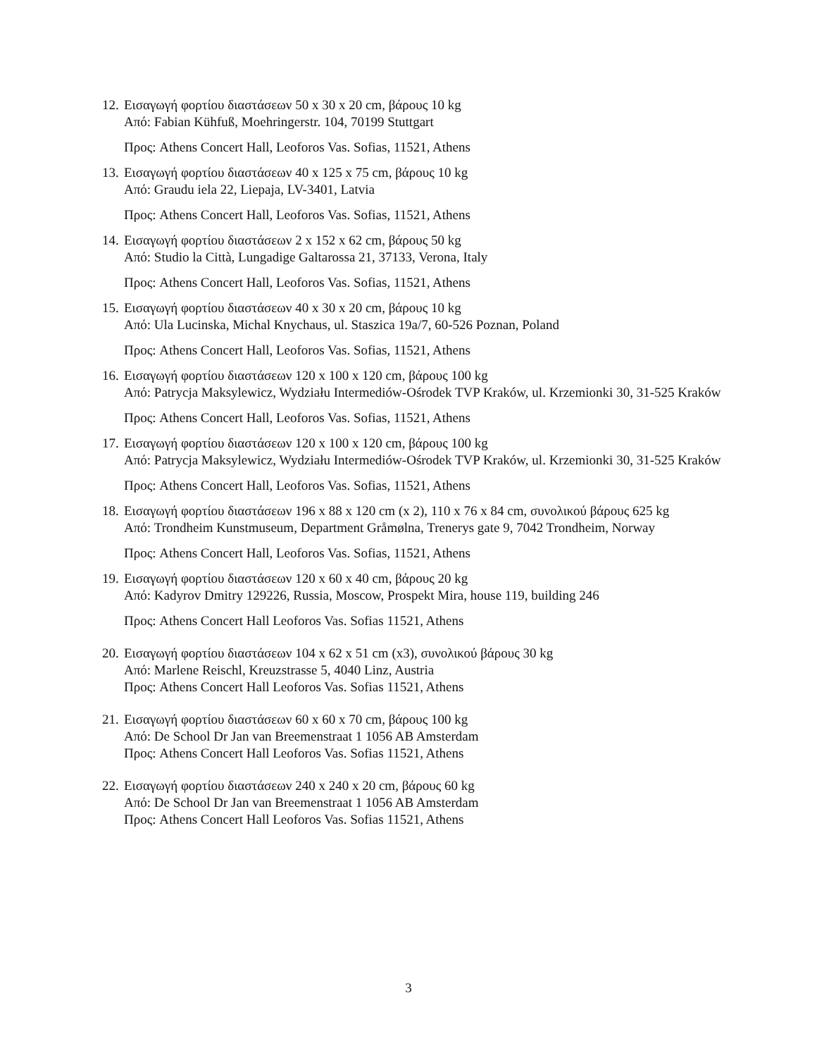12.
Εισαγωγή φορτίου διαστάσεων 50 x 30 x 20 cm, βάρους 10 kg
Από: Fabian Kühfuß, Moehringerstr. 104, 70199 Stuttgart
Προς: Athens Concert Hall, Leoforos Vas. Sofias, 11521, Athens
13.
Εισαγωγή φορτίου διαστάσεων 40 x 125 x 75 cm, βάρους 10 kg
Από: Graudu iela 22, Liepaja, LV-3401, Latvia
Προς: Athens Concert Hall, Leoforos Vas. Sofias, 11521, Athens
14.
Εισαγωγή φορτίου διαστάσεων 2 x 152 x 62 cm, βάρους 50 kg
Από: Studio la Città, Lungadige Galtarossa 21, 37133, Verona, Italy
Προς: Athens Concert Hall, Leoforos Vas. Sofias, 11521, Athens
15.
Εισαγωγή φορτίου διαστάσεων 40 x 30 x 20 cm, βάρους 10 kg
Από: Ula Lucinska, Michal Knychaus, ul. Staszica 19a/7, 60-526 Poznan, Poland
Προς: Athens Concert Hall, Leoforos Vas. Sofias, 11521, Athens
16.
Εισαγωγή φορτίου διαστάσεων 120 x 100 x 120 cm, βάρους 100 kg
Από: Patrycja Maksylewicz, Wydziału Intermediów-Ośrodek TVP Kraków, ul. Krzemionki 30, 31-525 Kraków
Προς: Athens Concert Hall, Leoforos Vas. Sofias, 11521, Athens
17.
Εισαγωγή φορτίου διαστάσεων 120 x 100 x 120 cm, βάρους 100 kg
Από: Patrycja Maksylewicz, Wydziału Intermediów-Ośrodek TVP Kraków, ul. Krzemionki 30, 31-525 Kraków
Προς: Athens Concert Hall, Leoforos Vas. Sofias, 11521, Athens
18.
Εισαγωγή φορτίου διαστάσεων 196 x 88 x 120 cm (x 2), 110 x 76 x 84 cm, συνολικού βάρους 625 kg
Από: Trondheim Kunstmuseum, Department Gråmølna, Trenerys gate 9, 7042 Trondheim, Norway
Προς: Athens Concert Hall, Leoforos Vas. Sofias, 11521, Athens
19.
Εισαγωγή φορτίου διαστάσεων 120 x 60 x 40 cm, βάρους 20 kg
Από: Kadyrov Dmitry 129226, Russia, Moscow, Prospekt Mira, house 119, building 246
Προς: Athens Concert Hall Leoforos Vas. Sofias 11521, Athens
20.
Εισαγωγή φορτίου διαστάσεων 104 x 62 x 51 cm (x3), συνολικού βάρους 30 kg
Από: Marlene Reischl, Kreuzstrasse 5, 4040 Linz, Austria
Προς: Athens Concert Hall Leoforos Vas. Sofias 11521, Athens
21.
Εισαγωγή φορτίου διαστάσεων 60 x 60 x 70 cm, βάρους 100 kg
Από: De School Dr Jan van Breemenstraat 1 1056 AB Amsterdam
Προς: Athens Concert Hall Leoforos Vas. Sofias 11521, Athens
22.
Εισαγωγή φορτίου διαστάσεων 240 x 240 x 20 cm, βάρους 60 kg
Από: De School Dr Jan van Breemenstraat 1 1056 AB Amsterdam
Προς: Athens Concert Hall Leoforos Vas. Sofias 11521, Athens
3